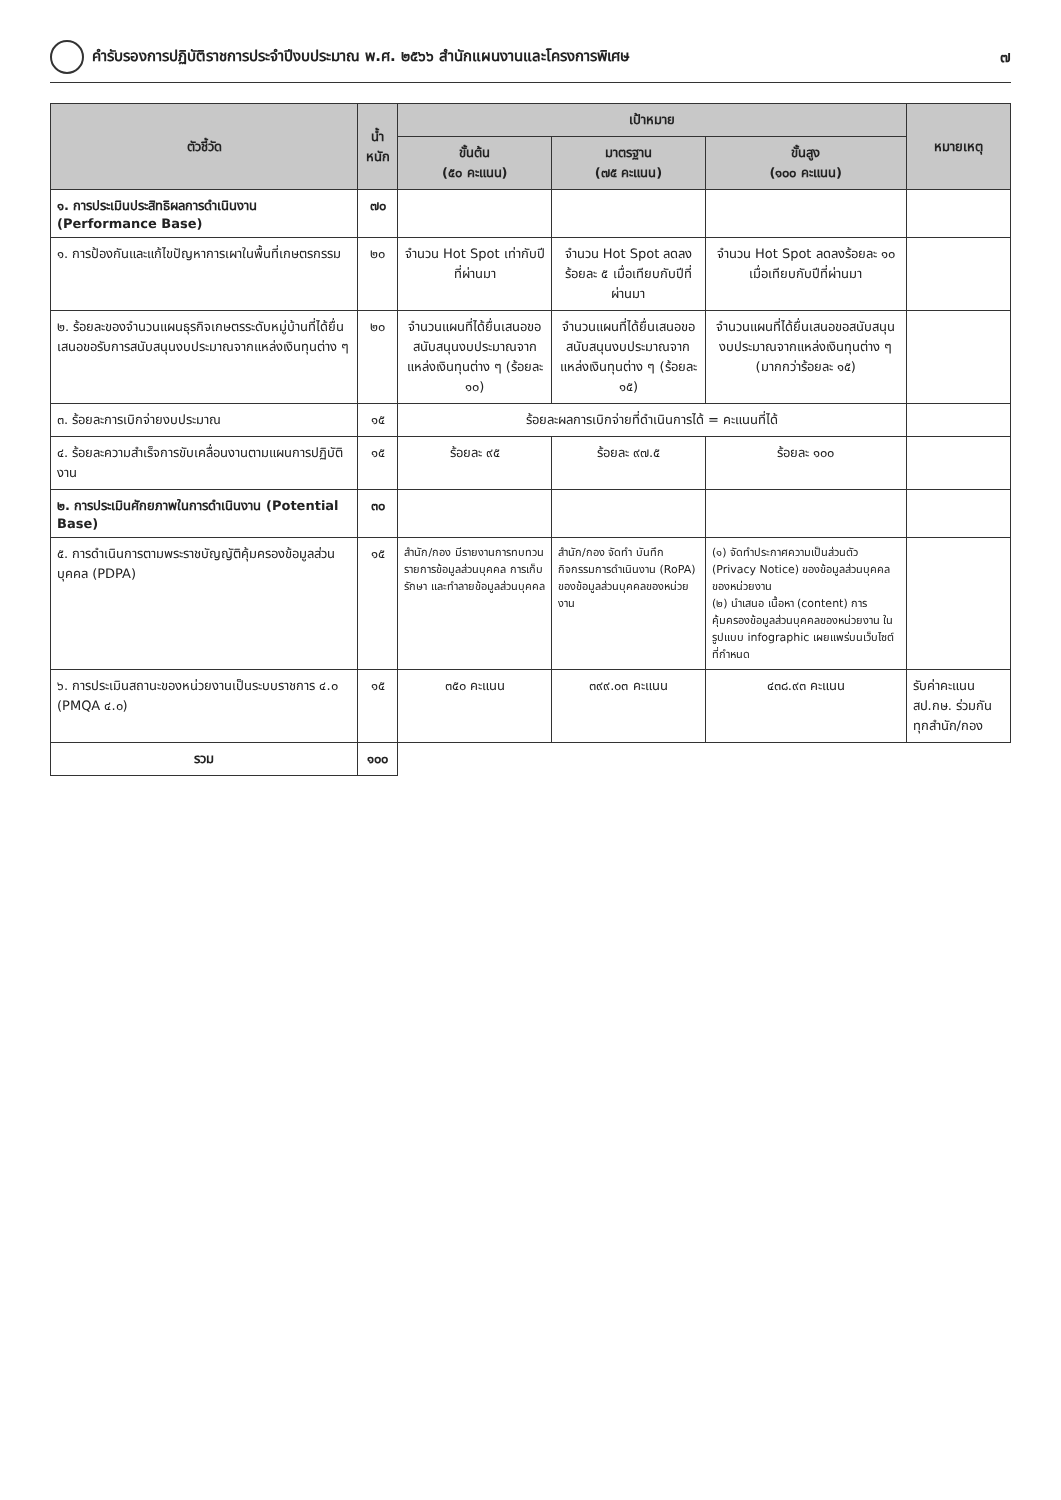คำรับรองการปฏิบัติราชการประจำปีงบประมาณ พ.ศ. ๒๕๖๖ สำนักแผนงานและโครงการพิเศษ ๗
| ตัวชี้วัด | น้ำหนัก | เป้าหมาย | | | หมายเหตุ |
| --- | --- | --- | --- | --- | --- |
| | | ขั้นต้น (๕๐ คะแนน) | มาตรฐาน (๗๕ คะแนน) | ขั้นสูง (๑๐๐ คะแนน) | |
| ๑. การประเมินประสิทธิผลการดำเนินงาน (Performance Base) | ๗๐ | | | | |
| ๑. การป้องกันและแก้ไขปัญหาการเผาในพื้นที่เกษตรกรรม | ๒๐ | จำนวน Hot Spot เท่ากับปีที่ผ่านมา | จำนวน Hot Spot ลดลงร้อยละ ๕ เมื่อเทียบกับปีที่ผ่านมา | จำนวน Hot Spot ลดลงร้อยละ ๑๐ เมื่อเทียบกับปีที่ผ่านมา | |
| ๒. ร้อยละของจำนวนแผนธุรกิจเกษตรระดับหมู่บ้านที่ได้ยื่นเสนอขอรับการสนับสนุนงบประมาณจากแหล่งเงินทุนต่าง ๆ | ๒๐ | จำนวนแผนที่ได้ยื่นเสนอขอสนับสนุนงบประมาณจากแหล่งเงินทุนต่าง ๆ (ร้อยละ ๑๐) | จำนวนแผนที่ได้ยื่นเสนอขอสนับสนุนงบประมาณจากแหล่งเงินทุนต่าง ๆ (ร้อยละ ๑๕) | จำนวนแผนที่ได้ยื่นเสนอขอสนับสนุนงบประมาณจากแหล่งเงินทุนต่าง ๆ (มากกว่าร้อยละ ๑๕) | |
| ๓. ร้อยละการเบิกจ่ายงบประมาณ | ๑๕ | ร้อยละผลการเบิกจ่ายที่ดำเนินการได้ = คะแนนที่ได้ | | | |
| ๔. ร้อยละความสำเร็จการขับเคลื่อนงานตามแผนการปฏิบัติงาน | ๑๕ | ร้อยละ ๙๕ | ร้อยละ ๙๗.๕ | ร้อยละ ๑๐๐ | |
| ๒. การประเมินศักยภาพในการดำเนินงาน (Potential Base) | ๓๐ | | | | |
| ๕. การดำเนินการตามพระราชบัญญัติคุ้มครองข้อมูลส่วนบุคคล (PDPA) | ๑๕ | สำนัก/กอง มีรายงานการทบทวนรายการข้อมูลส่วนบุคคล การเก็บรักษา และทำลายข้อมูลส่วนบุคคล | สำนัก/กอง จัดทำ บันทึกกิจกรรมการดำเนินงาน (RoPA) ของข้อมูลส่วนบุคคลของหน่วยงาน | (๑) จัดทำประกาศความเป็นส่วนตัว (Privacy Notice) ของข้อมูลส่วนบุคคลของหน่วยงาน (๒) นำเสนอ เนื้อหา (content) การคุ้มครองข้อมูลส่วนบุคคลของหน่วยงาน ในรูปแบบ infographic เผยแพร่บนเว็บไซต์ที่กำหนด | |
| ๖. การประเมินสถานะของหน่วยงานเป็นระบบราชการ ๔.๐ (PMQA ๔.๐) | ๑๕ | ๓๕๐ คะแนน | ๓๙๙.๐๓ คะแนน | ๔๓๘.๙๓ คะแนน | รับค่าคะแนน สป.กษ. ร่วมกันทุกสำนัก/กอง |
| รวม | ๑๐๐ | | | | |